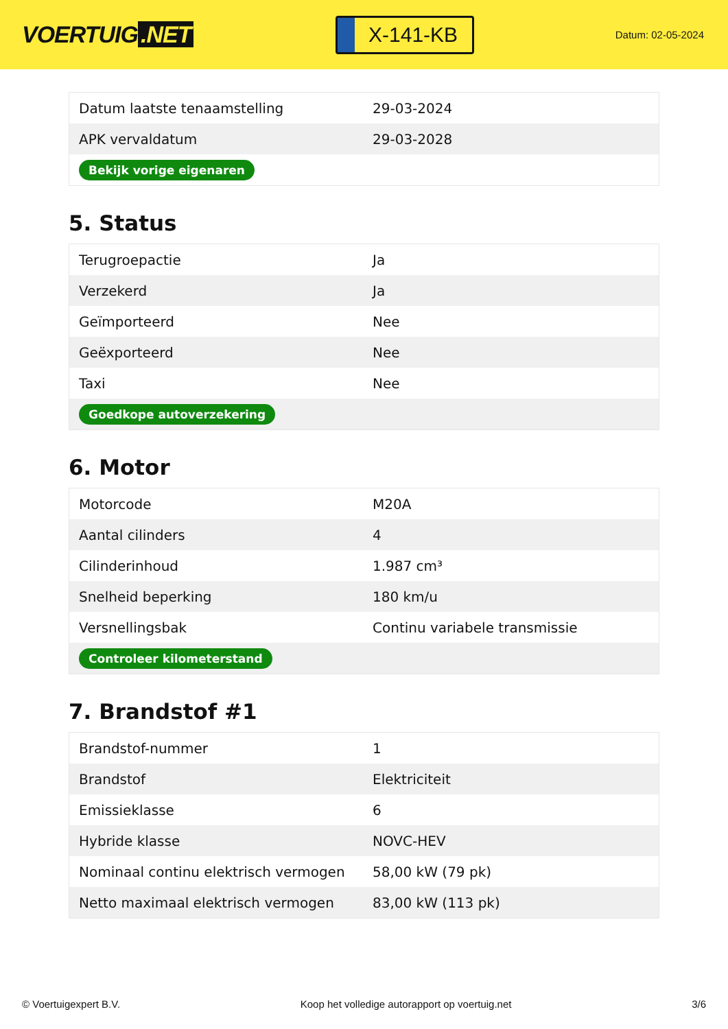VOERTUIG.NET
X-141-KB
Datum: 02-05-2024
| Datum laatste tenaamstelling | 29-03-2024 |
| APK vervaldatum | 29-03-2028 |
| Bekijk vorige eigenaren | |
5. Status
| Terugroepactie | Ja |
| Verzekerd | Ja |
| Geïmporteerd | Nee |
| Geëxporteerd | Nee |
| Taxi | Nee |
| Goedkope autoverzekering | |
6. Motor
| Motorcode | M20A |
| Aantal cilinders | 4 |
| Cilinderinhoud | 1.987 cm³ |
| Snelheid beperking | 180 km/u |
| Versnellingsbak | Continu variabele transmissie |
| Controleer kilometerstand | |
7. Brandstof #1
| Brandstof-nummer | 1 |
| Brandstof | Elektriciteit |
| Emissieklasse | 6 |
| Hybride klasse | NOVC-HEV |
| Nominaal continu elektrisch vermogen | 58,00 kW (79 pk) |
| Netto maximaal elektrisch vermogen | 83,00 kW (113 pk) |
© Voertuigexpert B.V. Koop het volledige autorapport op voertuig.net 3/6